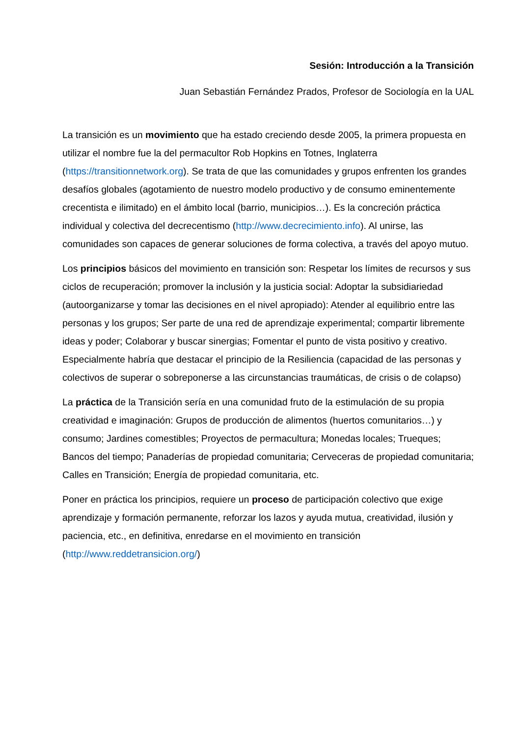Sesión: Introducción a la Transición
Juan Sebastián Fernández Prados, Profesor de Sociología en la UAL
La transición es un movimiento que ha estado creciendo desde 2005, la primera propuesta en utilizar el nombre fue la del permacultor Rob Hopkins en Totnes, Inglaterra (https://transitionnetwork.org). Se trata de que las comunidades y grupos enfrenten los grandes desafíos globales (agotamiento de nuestro modelo productivo y de consumo eminentemente crecentista e ilimitado) en el ámbito local (barrio, municipios…). Es la concreción práctica individual y colectiva del decrecentismo (http://www.decrecimiento.info). Al unirse, las comunidades son capaces de generar soluciones de forma colectiva, a través del apoyo mutuo.
Los principios básicos del movimiento en transición son: Respetar los límites de recursos y sus ciclos de recuperación; promover la inclusión y la justicia social: Adoptar la subsidiariedad (autoorganizarse y tomar las decisiones en el nivel apropiado): Atender al equilibrio entre las personas y los grupos; Ser parte de una red de aprendizaje experimental; compartir libremente ideas y poder; Colaborar y buscar sinergias; Fomentar el punto de vista positivo y creativo. Especialmente habría que destacar el principio de la Resiliencia (capacidad de las personas y colectivos de superar o sobreponerse a las circunstancias traumáticas, de crisis o de colapso)
La práctica de la Transición sería en una comunidad fruto de la estimulación de su propia creatividad e imaginación: Grupos de producción de alimentos (huertos comunitarios…) y consumo; Jardines comestibles; Proyectos de permacultura; Monedas locales; Trueques; Bancos del tiempo; Panaderías de propiedad comunitaria; Cerveceras de propiedad comunitaria; Calles en Transición; Energía de propiedad comunitaria, etc.
Poner en práctica los principios, requiere un proceso de participación colectivo que exige aprendizaje y formación permanente, reforzar los lazos y ayuda mutua, creatividad, ilusión y paciencia, etc., en definitiva, enredarse en el movimiento en transición (http://www.reddetransicion.org/)